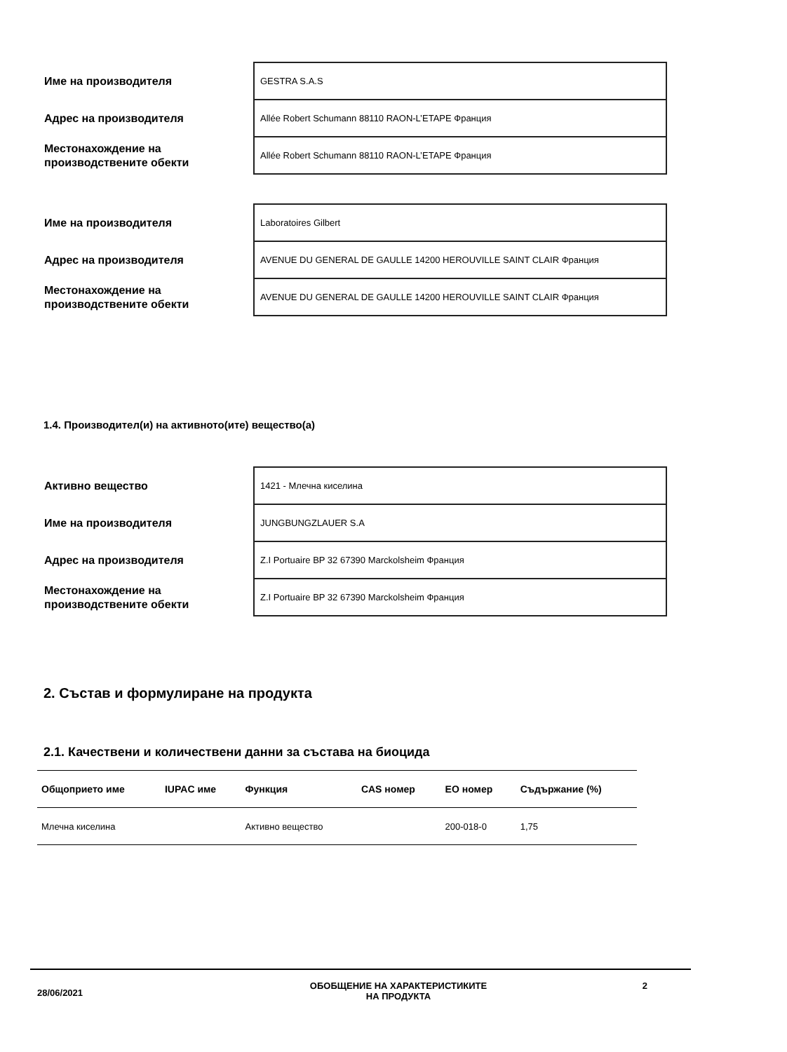| Име на производителя | GESTRA S.A.S |
| Адрес на производителя | Allée Robert Schumann 88110 RAON-L’ETAPE Франция |
| Местонахождение на производствените обекти | Allée Robert Schumann 88110 RAON-L’ETAPE Франция |
| Име на производителя | Laboratoires Gilbert |
| Адрес на производителя | AVENUE DU GENERAL DE GAULLE 14200 HEROUVILLE SAINT CLAIR Франция |
| Местонахождение на производствените обекти | AVENUE DU GENERAL DE GAULLE 14200 HEROUVILLE SAINT CLAIR Франция |
1.4. Производител(и) на активното(ите) вещество(а)
| Активно вещество | 1421 - Млечна киселина |
| Име на производителя | JUNGBUNGZLAUER S.A |
| Адрес на производителя | Z.I Portuaire BP 32 67390 Marckolsheim Франция |
| Местонахождение на производствените обекти | Z.I Portuaire BP 32 67390 Marckolsheim Франция |
2. Състав и формулиране на продукта
2.1. Качествени и количествени данни за състава на биоцида
| Общоприето име | IUPAC име | Функция | CAS номер | ЕО номер | Съдържание (%) |
| --- | --- | --- | --- | --- | --- |
| Млечна киселина | | Активно вещество | | 200-018-0 | 1,75 |
28/06/2021
ОБОБЩЕНИЕ НА ХАРАКТЕРИСТИКИТЕ
НА ПРОДУКТА
2